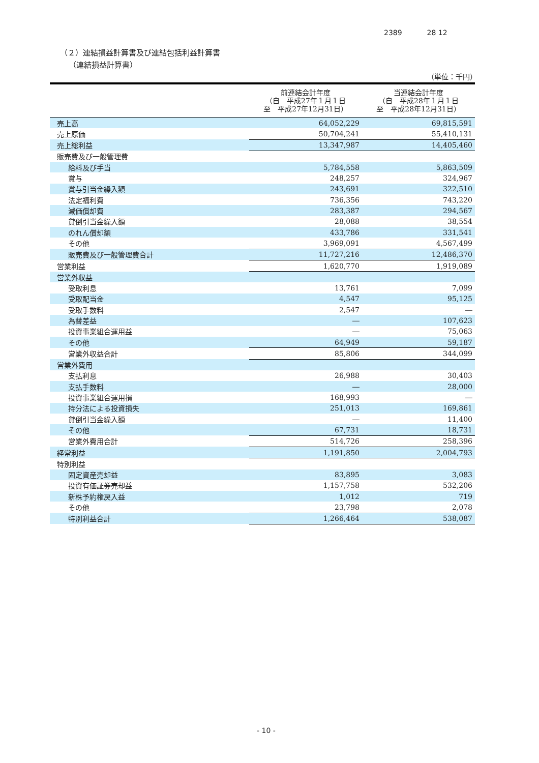2389 28 12
（２）連結損益計算書及び連結包括利益計算書
（連結損益計算書）
（単位：千円）
| | 前連結会計年度 （自 平成27年１月１日 至 平成27年12月31日） | 当連結会計年度 （自 平成28年１月１日 至 平成28年12月31日） |
| --- | --- | --- |
| 売上高 | 64,052,229 | 69,815,591 |
| 売上原価 | 50,704,241 | 55,410,131 |
| 売上総利益 | 13,347,987 | 14,405,460 |
| 販売費及び一般管理費 | | |
| 給料及び手当 | 5,784,558 | 5,863,509 |
| 賞与 | 248,257 | 324,967 |
| 賞与引当金繰入額 | 243,691 | 322,510 |
| 法定福利費 | 736,356 | 743,220 |
| 減価償却費 | 283,387 | 294,567 |
| 貸倒引当金繰入額 | 28,088 | 38,554 |
| のれん償却額 | 433,786 | 331,541 |
| その他 | 3,969,091 | 4,567,499 |
| 販売費及び一般管理費合計 | 11,727,216 | 12,486,370 |
| 営業利益 | 1,620,770 | 1,919,089 |
| 営業外収益 | | |
| 受取利息 | 13,761 | 7,099 |
| 受取配当金 | 4,547 | 95,125 |
| 受取手数料 | 2,547 | ― |
| 為替差益 | ― | 107,623 |
| 投資事業組合運用益 | ― | 75,063 |
| その他 | 64,949 | 59,187 |
| 営業外収益合計 | 85,806 | 344,099 |
| 営業外費用 | | |
| 支払利息 | 26,988 | 30,403 |
| 支払手数料 | ― | 28,000 |
| 投資事業組合運用損 | 168,993 | ― |
| 持分法による投資損失 | 251,013 | 169,861 |
| 貸倒引当金繰入額 | ― | 11,400 |
| その他 | 67,731 | 18,731 |
| 営業外費用合計 | 514,726 | 258,396 |
| 経常利益 | 1,191,850 | 2,004,793 |
| 特別利益 | | |
| 固定資産売却益 | 83,895 | 3,083 |
| 投資有価証券売却益 | 1,157,758 | 532,206 |
| 新株予約権戻入益 | 1,012 | 719 |
| その他 | 23,798 | 2,078 |
| 特別利益合計 | 1,266,464 | 538,087 |
- 10 -